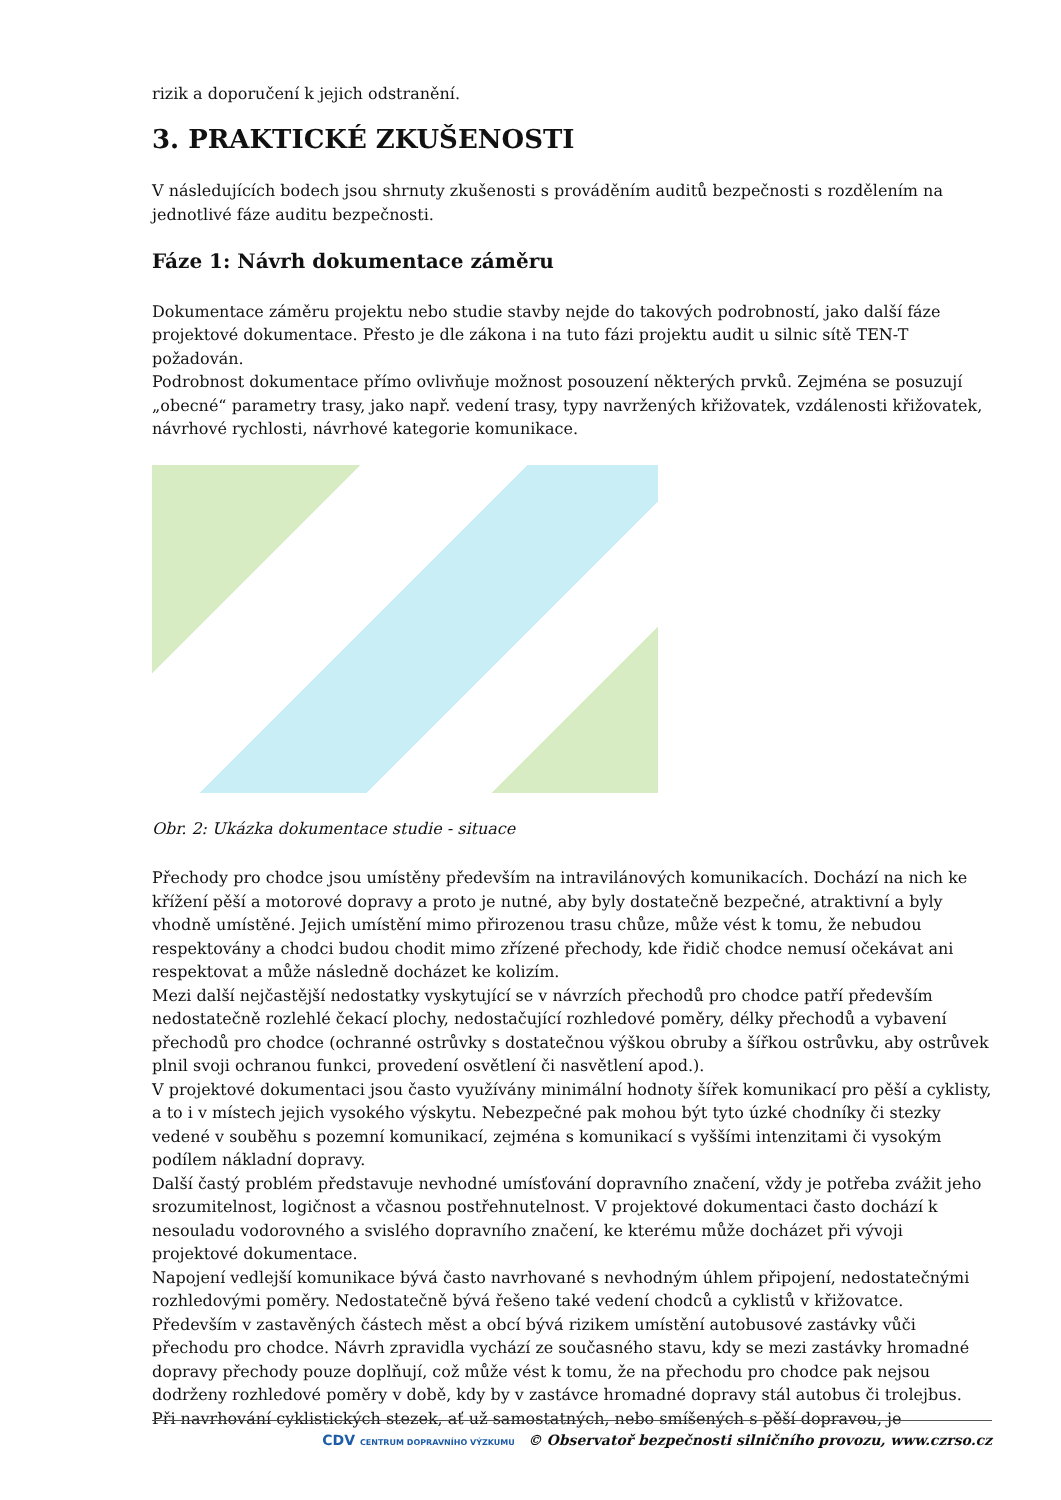rizik a doporučení k jejich odstranění.
3. PRAKTICKÉ ZKUŠENOSTI
V následujících bodech jsou shrnuty zkušenosti s prováděním auditů bezpečnosti s rozdělením na jednotlivé fáze auditu bezpečnosti.
Fáze 1: Návrh dokumentace záměru
Dokumentace záměru projektu nebo studie stavby nejde do takových podrobností, jako další fáze projektové dokumentace. Přesto je dle zákona i na tuto fázi projektu audit u silnic sítě TEN-T požadován.
Podrobnost dokumentace přímo ovlivňuje možnost posouzení některých prvků. Zejména se posuzují „obecné“ parametry trasy, jako např. vedení trasy, typy navržených křižovatek, vzdálenosti křižovatek, návrhové rychlosti, návrhové kategorie komunikace.
Obr. 2: Ukázka dokumentace studie - situace
Přechody pro chodce jsou umístěny především na intravilánových komunikacích. Dochází na nich ke křížení pěší a motorové dopravy a proto je nutné, aby byly dostatečně bezpečné, atraktivní a byly vhodně umístěné. Jejich umístění mimo přirozenou trasu chůze, může vést k tomu, že nebudou respektovány a chodci budou chodit mimo zřízené přechody, kde řidič chodce nemusí očekávat ani respektovat a může následně docházet ke kolizím.
Mezi další nejčastější nedostatky vyskytující se v návrzích přechodů pro chodce patří především nedostatečně rozlehlé čekací plochy, nedostačující rozhledové poměry, délky přechodů a vybavení přechodů pro chodce (ochranné ostrůvky s dostatečnou výškou obruby a šířkou ostrůvku, aby ostrůvek plnil svoji ochranou funkci, provedení osvětlení či nasvětlení apod.).
V projektové dokumentaci jsou často využívány minimální hodnoty šířek komunikací pro pěší a cyklisty, a to i v místech jejich vysokého výskytu. Nebezpečné pak mohou být tyto úzké chodníky či stezky vedené v souběhu s pozemní komunikací, zejména s komunikací s vyššími intenzitami či vysokým podílem nákladní dopravy.
Další častý problém představuje nevhodné umísťování dopravního značení, vždy je potřeba zvážit jeho srozumitelnost, logičnost a včasnou postřehnutelnost. V projektové dokumentaci často dochází k nesouladu vodorovného a svislého dopravního značení, ke kterému může docházet při vývoji projektové dokumentace.
Napojení vedlejší komunikace bývá často navrhované s nevhodným úhlem připojení, nedostatečnými rozhledovými poměry. Nedostatečně bývá řešeno také vedení chodců a cyklistů v křižovatce.
Především v zastavěných částech měst a obcí bývá rizikem umístění autobusové zastávky vůči přechodu pro chodce. Návrh zpravidla vychází ze současného stavu, kdy se mezi zastávky hromadné dopravy přechody pouze doplňují, což může vést k tomu, že na přechodu pro chodce pak nejsou dodrženy rozhledové poměry v době, kdy by v zastávce hromadné dopravy stál autobus či trolejbus.
Při navrhování cyklistických stezek, ať už samostatných, nebo smíšených s pěší dopravou, je
CDV CENTRUM DOPRAVNÍHO VÝZKUMU © Observatoř bezpečnosti silničního provozu, www.czrso.cz